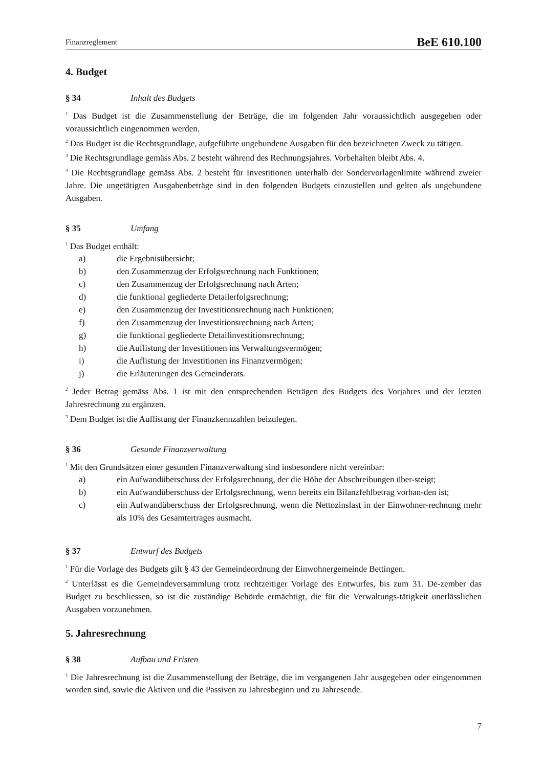Finanzreglement BeE 610.100
4. Budget
§ 34 Inhalt des Budgets
<sup>1</sup> Das Budget ist die Zusammenstellung der Beträge, die im folgenden Jahr voraussichtlich ausgegeben oder voraussichtlich eingenommen werden.
<sup>2</sup> Das Budget ist die Rechtsgrundlage, aufgeführte ungebundene Ausgaben für den bezeichneten Zweck zu tätigen.
<sup>3</sup> Die Rechtsgrundlage gemäss Abs. 2 besteht während des Rechnungsjahres. Vorbehalten bleibt Abs. 4.
<sup>4</sup> Die Rechtsgrundlage gemäss Abs. 2 besteht für Investitionen unterhalb der Sondervorlagenlimite während zweier Jahre. Die ungetätigten Ausgabenbeträge sind in den folgenden Budgets einzustellen und gelten als ungebundene Ausgaben.
§ 35 Umfang
<sup>1</sup> Das Budget enthält:
a) die Ergebnisübersicht;
b) den Zusammenzug der Erfolgsrechnung nach Funktionen;
c) den Zusammenzug der Erfolgsrechnung nach Arten;
d) die funktional gegliederte Detailerfolgsrechnung;
e) den Zusammenzug der Investitionsrechnung nach Funktionen;
f) den Zusammenzug der Investitionsrechnung nach Arten;
g) die funktional gegliederte Detailinvestitionsrechnung;
h) die Auflistung der Investitionen ins Verwaltungsvermögen;
i) die Auflistung der Investitionen ins Finanzvermögen;
j) die Erläuterungen des Gemeinderats.
<sup>2</sup> Jeder Betrag gemäss Abs. 1 ist mit den entsprechenden Beträgen des Budgets des Vorjahres und der letzten Jahresrechnung zu ergänzen.
<sup>3</sup> Dem Budget ist die Auflistung der Finanzkennzahlen beizulegen.
§ 36 Gesunde Finanzverwaltung
<sup>1</sup> Mit den Grundsätzen einer gesunden Finanzverwaltung sind insbesondere nicht vereinbar:
a) ein Aufwandüberschuss der Erfolgsrechnung, der die Höhe der Abschreibungen über-steigt;
b) ein Aufwandüberschuss der Erfolgsrechnung, wenn bereits ein Bilanzfehlbetrag vorhan-den ist;
c) ein Aufwandüberschuss der Erfolgsrechnung, wenn die Nettozinslast in der Einwohner-rechnung mehr als 10% des Gesamtertrages ausmacht.
§ 37 Entwurf des Budgets
<sup>1</sup> Für die Vorlage des Budgets gilt § 43 der Gemeindeordnung der Einwohnergemeinde Bettingen.
<sup>2</sup> Unterlässt es die Gemeindeversammlung trotz rechtzeitiger Vorlage des Entwurfes, bis zum 31. De-zember das Budget zu beschliessen, so ist die zuständige Behörde ermächtigt, die für die Verwaltungs-tätigkeit unerlässlichen Ausgaben vorzunehmen.
5. Jahresrechnung
§ 38 Aufbau und Fristen
<sup>1</sup> Die Jahresrechnung ist die Zusammenstellung der Beträge, die im vergangenen Jahr ausgegeben oder eingenommen worden sind, sowie die Aktiven und die Passiven zu Jahresbeginn und zu Jahresende.
7